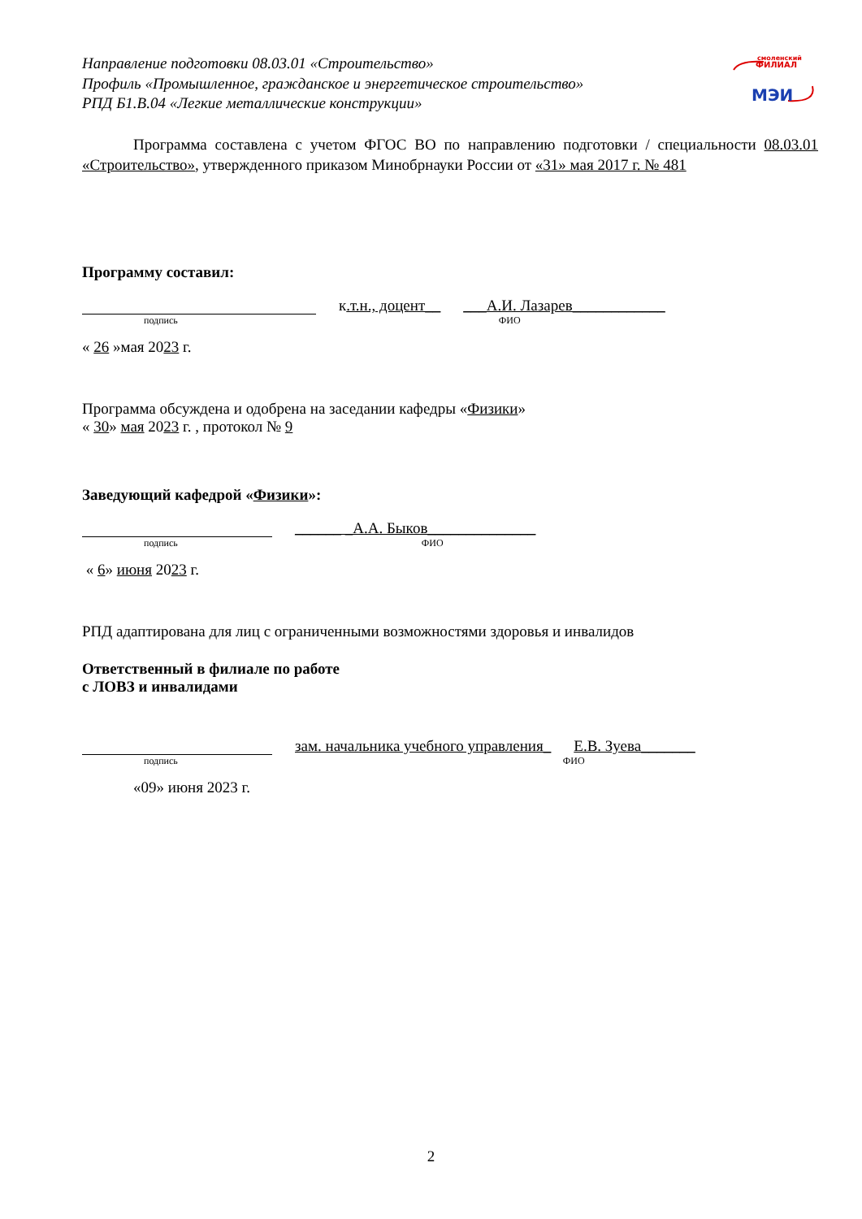Направление подготовки 08.03.01 «Строительство»
Профиль «Промышленное, гражданское и энергетическое строительство»
РПД Б1.В.04 «Легкие металлические конструкции»
смоленский
ФИЛИАЛ
МЭИ
Программа составлена с учетом ФГОС ВО по направлению подготовки / специальности 08.03.01 «Строительство», утвержденного приказом Минобрнауки России от «31» мая 2017 г. № 481
Программу составил:
к.т.н., доцент__ ___А.И. Лазарев____________
подпись ФИО
« 26 »мая 2023 г.
Программа обсуждена и одобрена на заседании кафедры «Физики»
« 30» мая 2023 г. , протокол № 9
Заведующий кафедрой «Физики»:
______ _А.А. Быков______________
подпись ФИО
« 6» июня 2023 г.
РПД адаптирована для лиц с ограниченными возможностями здоровья и инвалидов
Ответственный в филиале по работе
с ЛОВЗ и инвалидами
зам. начальника учебного управления_ Е.В. Зуева_______
подпись ФИО
«09» июня 2023 г.
2